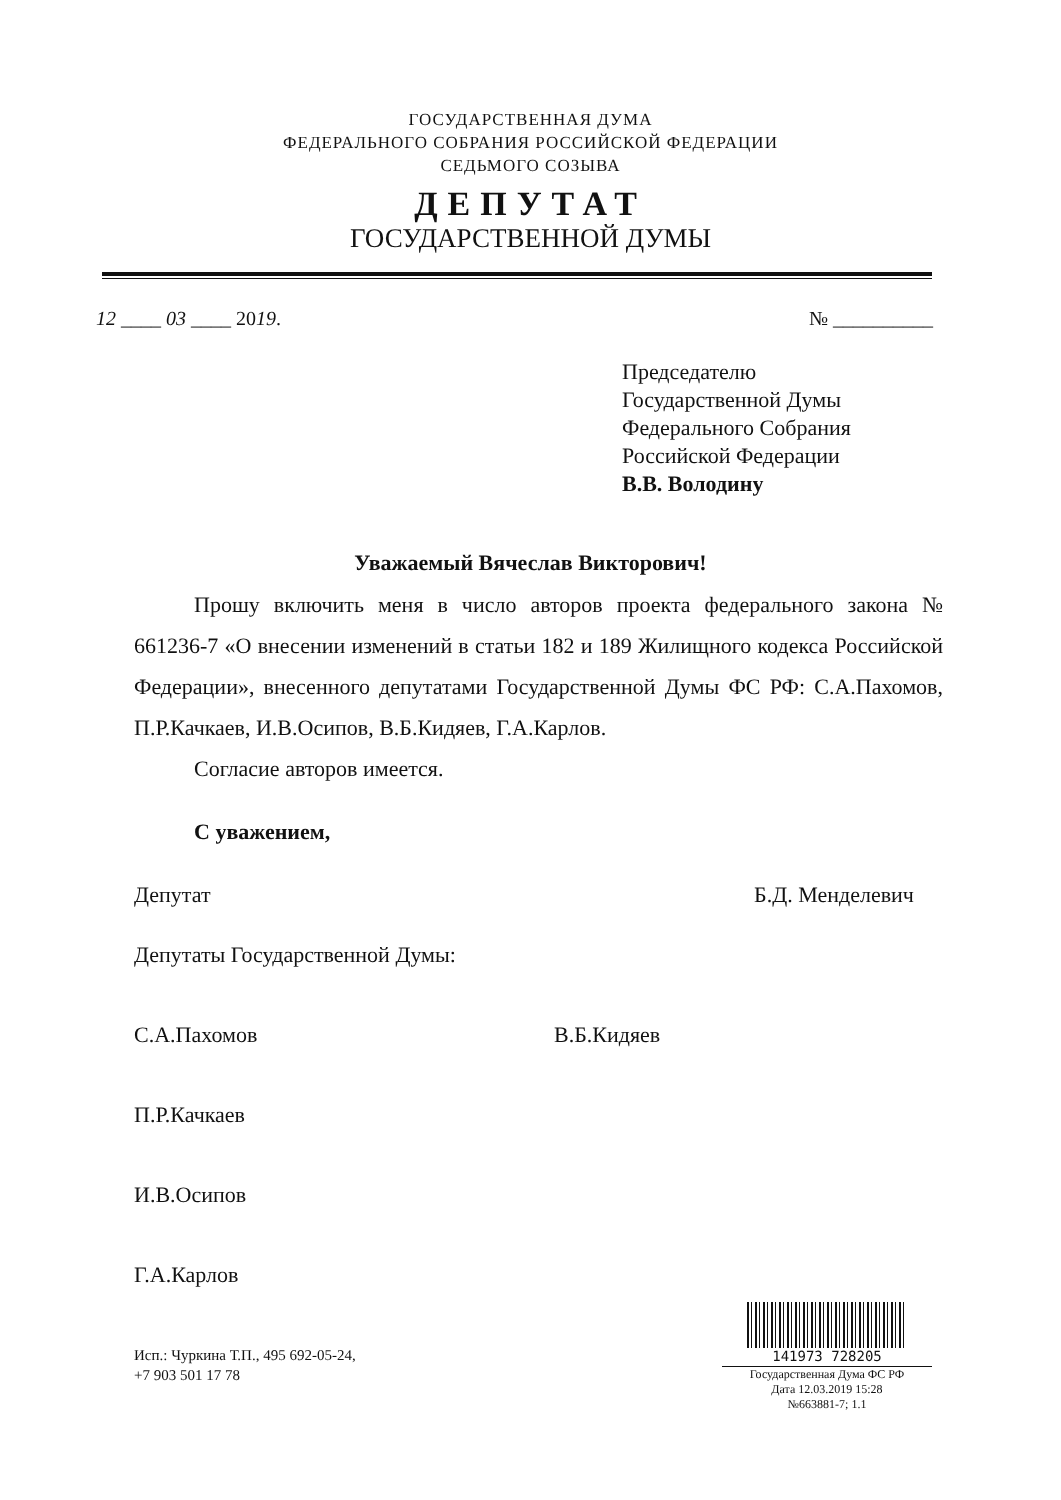ГОСУДАРСТВЕННАЯ ДУМА
ФЕДЕРАЛЬНОГО СОБРАНИЯ РОССИЙСКОЙ ФЕДЕРАЦИИ
СЕДЬМОГО СОЗЫВА
ДЕПУТАТ
ГОСУДАРСТВЕННОЙ ДУМЫ
12 ____ 03 ____ 2019. № __________
Председателю
Государственной Думы
Федерального Собрания
Российской Федерации
В.В. Володину
Уважаемый Вячеслав Викторович!
Прошу включить меня в число авторов проекта федерального закона № 661236-7 «О внесении изменений в статьи 182 и 189 Жилищного кодекса Российской Федерации», внесенного депутатами Государственной Думы ФС РФ: С.А.Пахомов, П.Р.Качкаев, И.В.Осипов, В.Б.Кидяев, Г.А.Карлов.
Согласие авторов имеется.
С уважением,
Депутат Б.Д. Менделевич
Депутаты Государственной Думы:
С.А.Пахомов В.Б.Кидяев
П.Р.Качкаев
И.В.Осипов
Г.А.Карлов
Исп.: Чуркина Т.П., 495 692-05-24,
+7 903 501 17 78
141973 728205
Государственная Дума ФС РФ
Дата 12.03.2019 15:28
№663881-7; 1.1